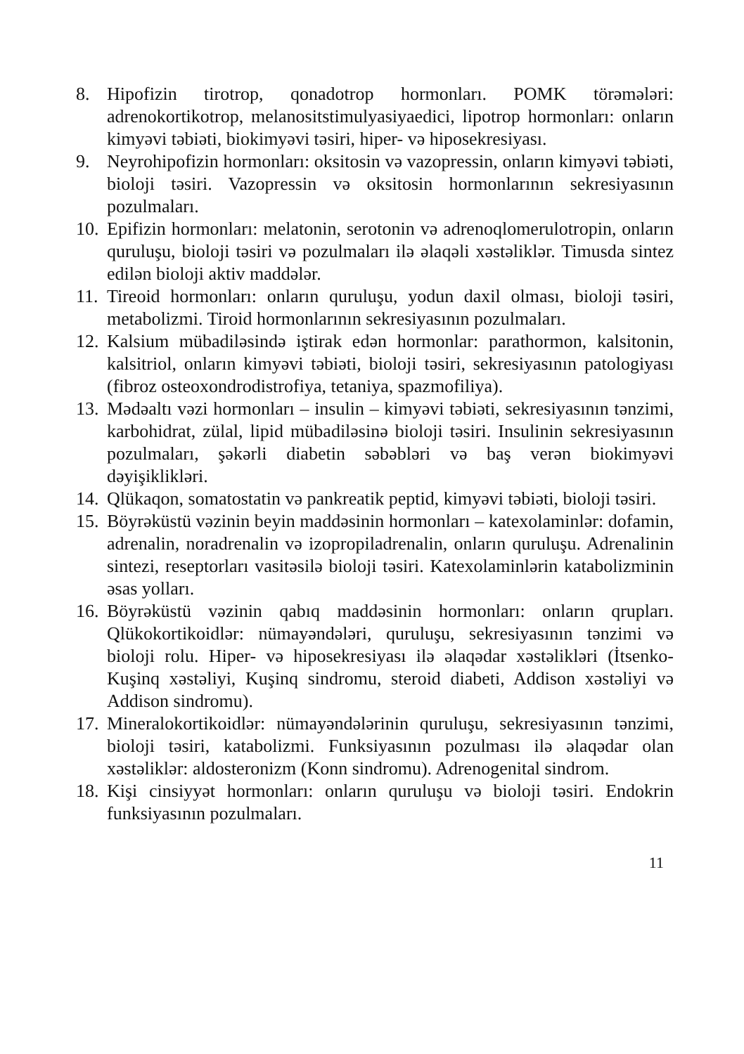8. Hipofizin tirotrop, qonadotrop hormonları. POMK törəmələri: adrenokortikotrop, melanositstimulyasiyaedici, lipotrop hormonları: onların kimyəvi təbiəti, biokimyəvi təsiri, hiper- və hiposekresiyası.
9. Neyrohipofizin hormonları: oksitosin və vazopressin, onların kimyəvi təbiəti, bioloji təsiri. Vazopressin və oksitosin hormonlarının sekresiyasının pozulmaları.
10. Epifizin hormonları: melatonin, serotonin və adrenoqlomerulotropin, onların quruluşu, bioloji təsiri və pozulmaları ilə əlaqəli xəstəliklər. Timusda sintez edilən bioloji aktiv maddələr.
11. Tireoid hormonları: onların quruluşu, yodun daxil olması, bioloji təsiri, metabolizmi. Tiroid hormonlarının sekresiyasının pozulmaları.
12. Kalsium mübadiləsində iştirak edən hormonlar: parathormon, kalsitonin, kalsitriol, onların kimyəvi təbiəti, bioloji təsiri, sekresiyasının patologiyası (fibroz osteoxondrodistrofiya, tetaniya, spazmofiliya).
13. Mədəaltı vəzi hormonları – insulin – kimyəvi təbiəti, sekresiyasının tənzimi, karbohidrat, zülal, lipid mübadiləsinə bioloji təsiri. Insulinin sekresiyasının pozulmaları, şəkərli diabetin səbəbləri və baş verən biokimyəvi dəyişiklikləri.
14. Qlükaqon, somatostatin və pankreatik peptid, kimyəvi təbiəti, bioloji təsiri.
15. Böyrəküstü vəzinin beyin maddəsinin hormonları – katexolaminlər: dofamin, adrenalin, noradrenalin və izopropiladrenalin, onların quruluşu. Adrenalinin sintezi, reseptorları vasitəsilə bioloji təsiri. Katexolaminlərin katabolizminin əsas yolları.
16. Böyrəküstü vəzinin qabıq maddəsinin hormonları: onların qrupları. Qlükokortikoidlər: nümayəndələri, quruluşu, sekresiyasının tənzimi və bioloji rolu. Hiper- və hiposekresiyası ilə əlaqədar xəstəlikləri (İtsenko-Kuşinq xəstəliyi, Kuşinq sindromu, steroid diabeti, Addison xəstəliyi və Addison sindromu).
17. Mineralokortikoidlər: nümayəndələrinin quruluşu, sekresiyasının tənzimi, bioloji təsiri, katabolizmi. Funksiyasının pozulması ilə əlaqədar olan xəstəliklər: aldosteronizm (Konn sindromu). Adrenogenital sindrom.
18. Kişi cinsiyyət hormonları: onların quruluşu və bioloji təsiri. Endokrin funksiyasının pozulmaları.
11